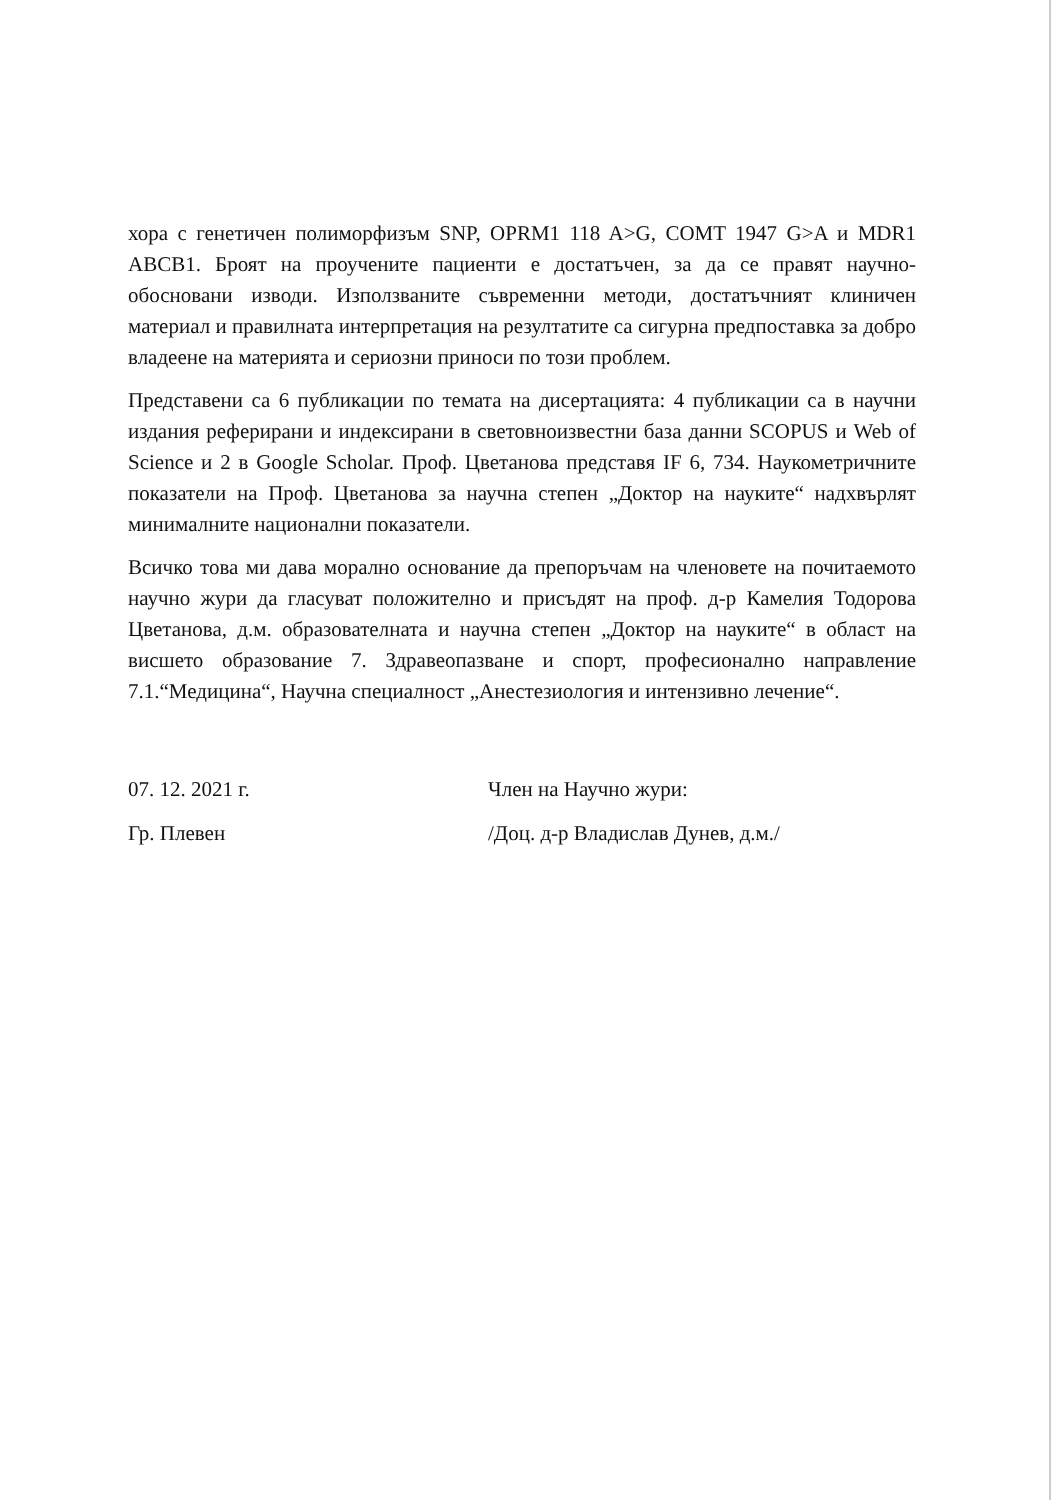хора с генетичен полиморфизъм SNP, OPRM1 118 A>G, COMT 1947 G>A и MDR1 ABCB1. Броят на проучените пациенти е достатъчен, за да се правят научно-обосновани изводи. Използваните съвременни методи, достатъчният клиничен материал и правилната интерпретация на резултатите са сигурна предпоставка за добро владеене на материята и сериозни приноси по този проблем.
Представени са 6 публикации по темата на дисертацията: 4 публикации са в научни издания реферирани и индексирани в световноизвестни база данни SCOPUS и Web of Science и 2 в Google Scholar. Проф. Цветанова представя IF 6, 734. Наукометричните показатели на Проф. Цветанова за научна степен „Доктор на науките“ надхвърлят минималните национални показатели.
Всичко това ми дава морално основание да препоръчам на членовете на почитаемото научно жури да гласуват положително и присъдят на проф. д-р Камелия Тодорова Цветанова, д.м. образователната и научна степен „Доктор на науките“ в област на висшето образование 7. Здравеопазване и спорт, професионално направление 7.1.“Медицина“, Научна специалност „Анестезиология и интензивно лечение“.
07. 12. 2021 г.
Гр. Плевен
Член на Научно жури:
/Доц. д-р Владислав Дунев, д.м./